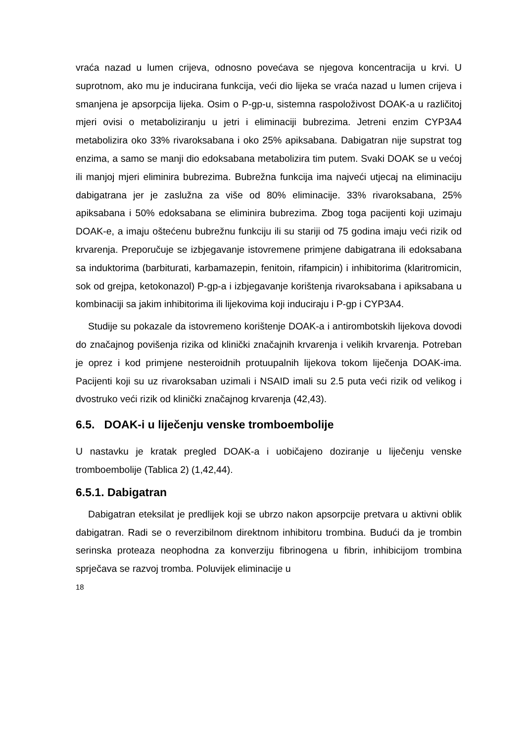vraća nazad u lumen crijeva, odnosno povećava se njegova koncentracija u krvi. U suprotnom, ako mu je inducirana funkcija, veći dio lijeka se vraća nazad u lumen crijeva i smanjena je apsorpcija lijeka. Osim o P-gp-u, sistemna raspoloživost DOAK-a u različitoj mjeri ovisi o metaboliziranju u jetri i eliminaciji bubrezima. Jetreni enzim CYP3A4 metabolizira oko 33% rivaroksabana i oko 25% apiksabana. Dabigatran nije supstrat tog enzima, a samo se manji dio edoksabana metabolizira tim putem. Svaki DOAK se u većoj ili manjoj mjeri eliminira bubrezima. Bubrežna funkcija ima najveći utjecaj na eliminaciju dabigatrana jer je zaslužna za više od 80% eliminacije. 33% rivaroksabana, 25% apiksabana i 50% edoksabana se eliminira bubrezima. Zbog toga pacijenti koji uzimaju DOAK-e, a imaju oštećenu bubrežnu funkciju ili su stariji od 75 godina imaju veći rizik od krvarenja. Preporučuje se izbjegavanje istovremene primjene dabigatrana ili edoksabana sa induktorima (barbiturati, karbamazepin, fenitoin, rifampicin) i inhibitorima (klaritromicin, sok od grejpa, ketokonazol) P-gp-a i izbjegavanje korištenja rivaroksabana i apiksabana u kombinaciji sa jakim inhibitorima ili lijekovima koji induciraju i P-gp i CYP3A4.
Studije su pokazale da istovremeno korištenje DOAK-a i antirombotskih lijekova dovodi do značajnog povišenja rizika od klinički značajnih krvarenja i velikih krvarenja. Potreban je oprez i kod primjene nesteroidnih protuupalnih lijekova tokom liječenja DOAK-ima. Pacijenti koji su uz rivaroksaban uzimali i NSAID imali su 2.5 puta veći rizik od velikog i dvostruko veći rizik od klinički značajnog krvarenja (42,43).
6.5. DOAK-i u liječenju venske tromboembolije
U nastavku je kratak pregled DOAK-a i uobičajeno doziranje u liječenju venske tromboembolije (Tablica 2) (1,42,44).
6.5.1. Dabigatran
Dabigatran eteksilat je predlijek koji se ubrzo nakon apsorpcije pretvara u aktivni oblik dabigatran. Radi se o reverzibilnom direktnom inhibitoru trombina. Budući da je trombin serinska proteaza neophodna za konverziju fibrinogena u fibrin, inhibicijom trombina sprječava se razvoj tromba. Poluvijek eliminacije u
18